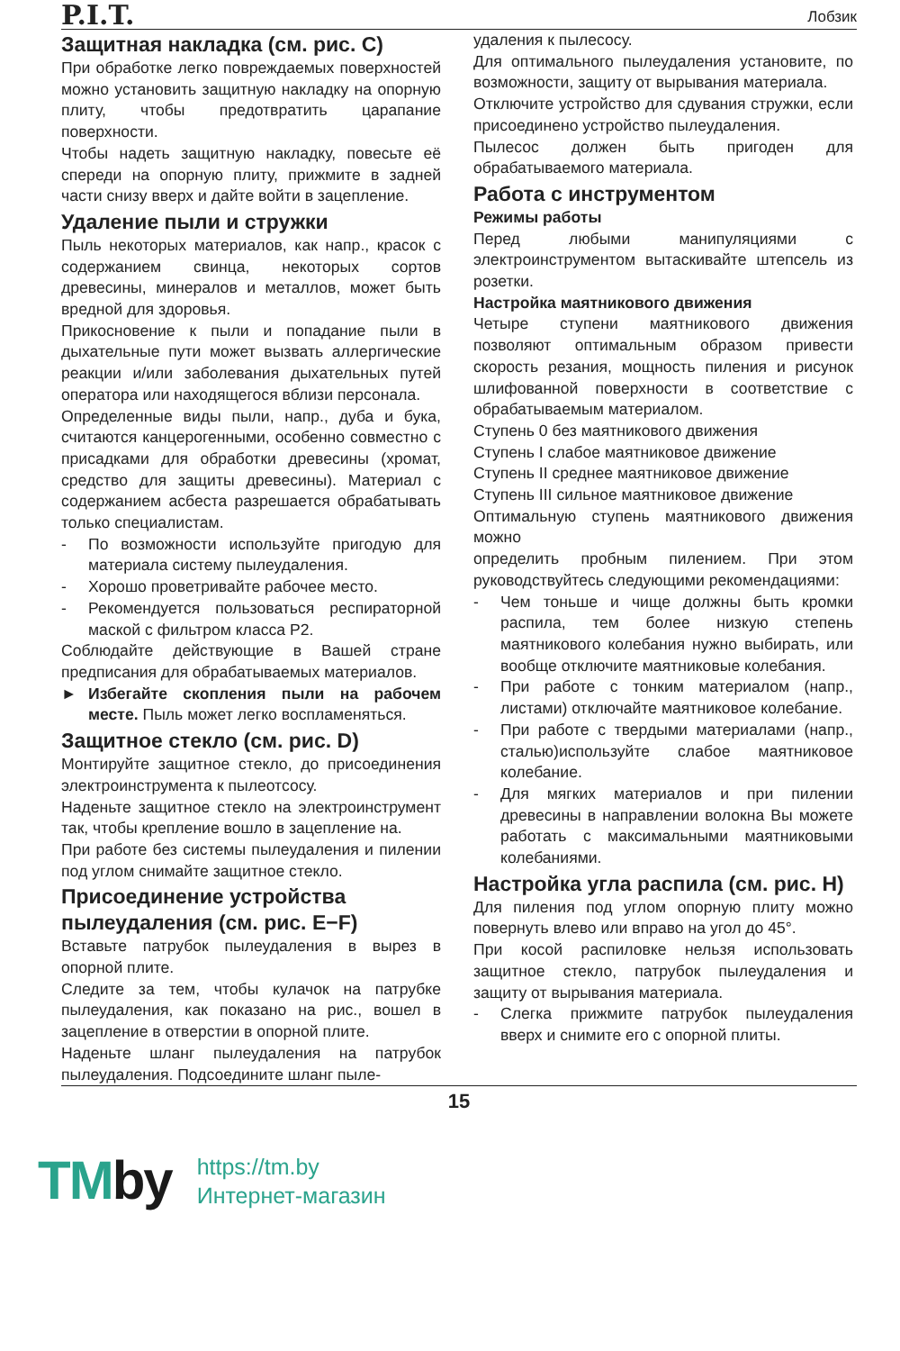P.I.T.
Лобзик
Защитная накладка (см. рис. C)
При обработке легко повреждаемых поверхностей можно установить защитную накладку на опорную плиту, чтобы предотвратить царапание поверхности.
Чтобы надеть защитную накладку, повесьте её спереди на опорную плиту, прижмите в задней части снизу вверх и дайте войти в зацепление.
Удаление пыли и стружки
Пыль некоторых материалов, как напр., красок с содержанием свинца, некоторых сортов древесины, минералов и металлов, может быть вредной для здоровья.
Прикосновение к пыли и попадание пыли в дыхательные пути может вызвать аллергические реакции и/или заболевания дыхательных путей оператора или находящегося вблизи персонала.
Определенные виды пыли, напр., дуба и бука, считаются канцерогенными, особенно совместно с присадками для обработки древесины (хромат, средство для защиты древесины). Материал с содержанием асбеста разрешается обрабатывать только специалистам.
- По возможности используйте пригодую для материала систему пылеудаления.
- Хорошо проветривайте рабочее место.
- Рекомендуется пользоваться респираторной маской с фильтром класса P2.
Соблюдайте действующие в Вашей стране предписания для обрабатываемых материалов.
► Избегайте скопления пыли на рабочем месте. Пыль может легко воспламеняться.
Защитное стекло (см. рис. D)
Монтируйте защитное стекло, до присоединения электроинструмента к пылеотсосу.
Наденьте защитное стекло на электроинструмент так, чтобы крепление вошло в зацепление на.
При работе без системы пылеудаления и пилении под углом снимайте защитное стекло.
Присоединение устройства пылеудаления (см. рис. E−F)
Вставьте патрубок пылеудаления в вырез в опорной плите.
Следите за тем, чтобы кулачок на патрубке пылеудаления, как показано на рис., вошел в зацепление в отверстии в опорной плите.
Наденьте шланг пылеудаления на патрубок пылеудаления. Подсоедините шланг пыле-
удаления к пылесосу.
Для оптимального пылеудаления установите, по возможности, защиту от вырывания материала.
Отключите устройство для сдувания стружки, если присоединено устройство пылеудаления.
Пылесос должен быть пригоден для обрабатываемого материала.
Работа с инструментом
Режимы работы
Перед любыми манипуляциями с электроинструментом вытаскивайте штепсель из розетки.
Настройка маятникового движения
Четыре ступени маятникового движения позволяют оптимальным образом привести скорость резания, мощность пиления и рисунок шлифованной поверхности в соответствие с обрабатываемым материалом.
Ступень 0 без маятникового движения
Ступень I слабое маятниковое движение
Ступень II среднее маятниковое движение
Ступень III сильное маятниковое движение
Оптимальную ступень маятникового движения можно
определить пробным пилением. При этом руководствуйтесь следующими рекомендациями:
- Чем тоньше и чище должны быть кромки распила, тем более низкую степень маятникового колебания нужно выбирать, или вообще отключите маятниковые колебания.
- При работе с тонким материалом (напр., листами) отключайте маятниковое колебание.
- При работе с твердыми материалами (напр., сталью)используйте слабое маятниковое колебание.
- Для мягких материалов и при пилении древесины в направлении волокна Вы можете работать с максимальными маятниковыми колебаниями.
Настройка угла распила (см. рис. H)
Для пиления под углом опорную плиту можно повернуть влево или вправо на угол до 45°.
При косой распиловке нельзя использовать защитное стекло, патрубок пылеудаления и защиту от вырывания материала.
- Слегка прижмите патрубок пылеудаления вверх и снимите его с опорной плиты.
15
TMby
https://tm.by
Интернет-магазин